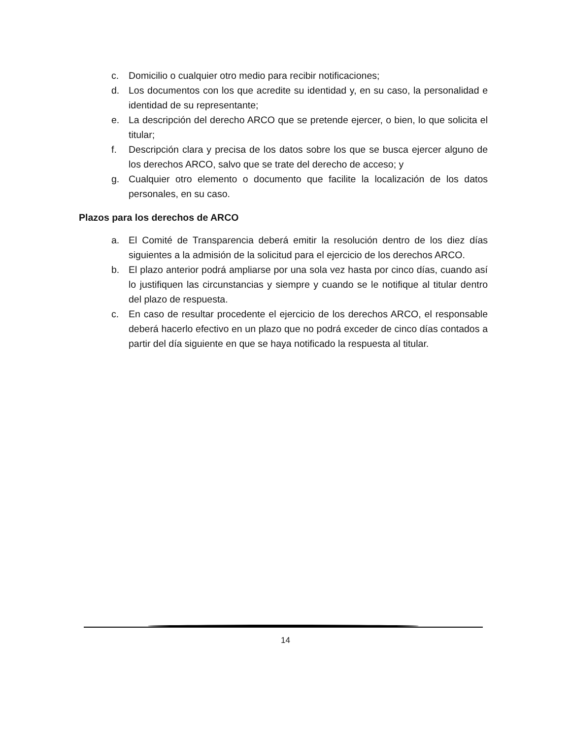c. Domicilio o cualquier otro medio para recibir notificaciones;
d. Los documentos con los que acredite su identidad y, en su caso, la personalidad e identidad de su representante;
e. La descripción del derecho ARCO que se pretende ejercer, o bien, lo que solicita el titular;
f. Descripción clara y precisa de los datos sobre los que se busca ejercer alguno de los derechos ARCO, salvo que se trate del derecho de acceso; y
g. Cualquier otro elemento o documento que facilite la localización de los datos personales, en su caso.
Plazos para los derechos de ARCO
a. El Comité de Transparencia deberá emitir la resolución dentro de los diez días siguientes a la admisión de la solicitud para el ejercicio de los derechos ARCO.
b. El plazo anterior podrá ampliarse por una sola vez hasta por cinco días, cuando así lo justifiquen las circunstancias y siempre y cuando se le notifique al titular dentro del plazo de respuesta.
c. En caso de resultar procedente el ejercicio de los derechos ARCO, el responsable deberá hacerlo efectivo en un plazo que no podrá exceder de cinco días contados a partir del día siguiente en que se haya notificado la respuesta al titular.
14